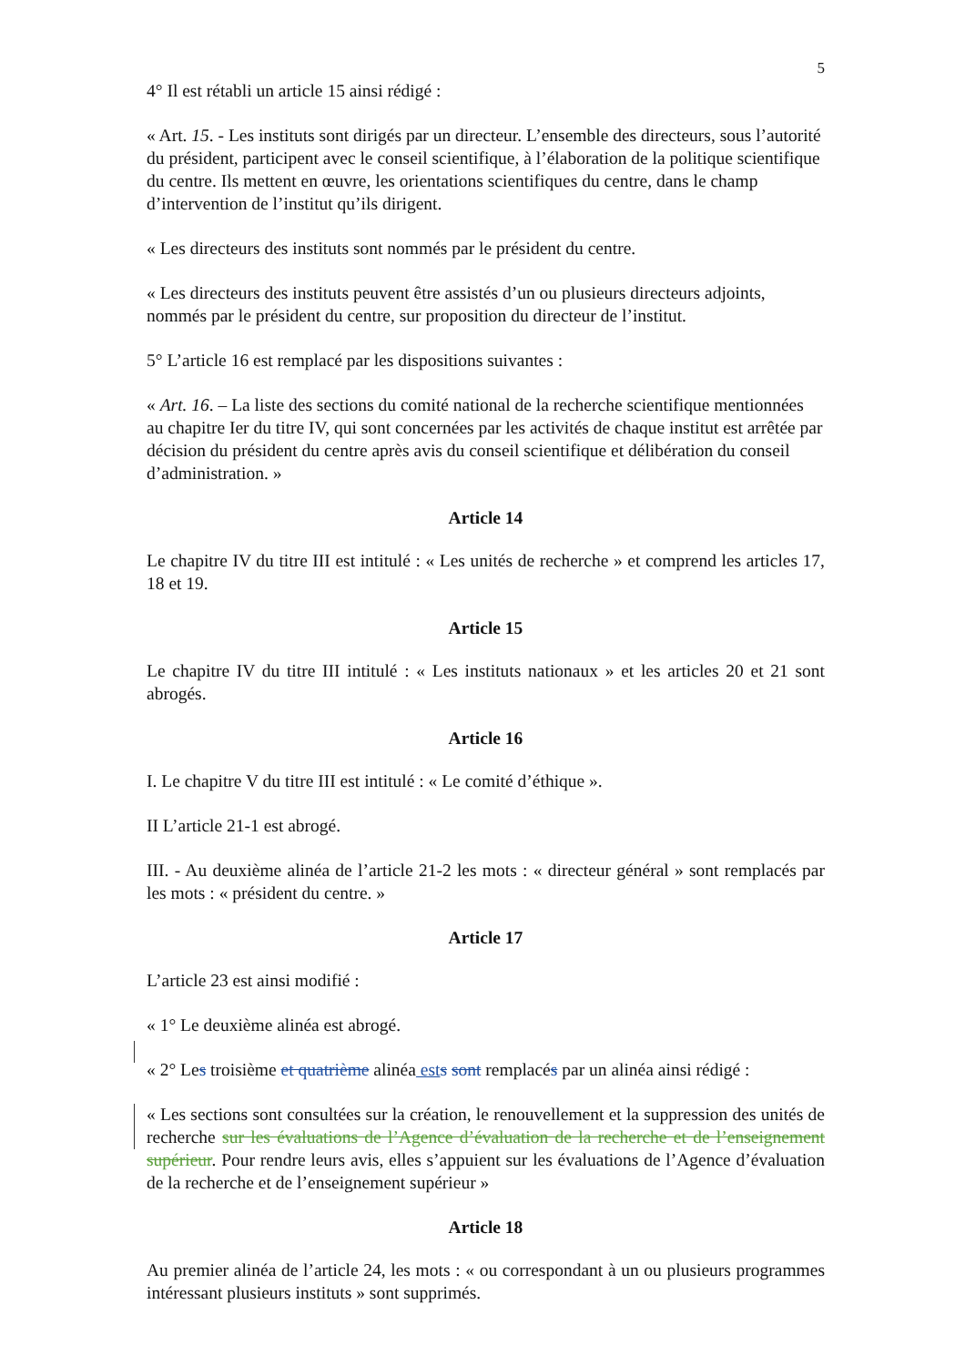5
4° Il est rétabli un article 15 ainsi rédigé :
« Art. 15. - Les instituts sont dirigés par un directeur. L’ensemble des directeurs, sous l’autorité du président, participent avec le conseil scientifique, à l’élaboration de la politique scientifique du centre. Ils mettent en œuvre, les orientations scientifiques du centre, dans le champ d’intervention de l’institut qu’ils dirigent.
« Les directeurs des instituts sont nommés par le président du centre.
« Les directeurs des instituts peuvent être assistés d’un ou plusieurs directeurs adjoints, nommés par le président du centre, sur proposition du directeur de l’institut.
5° L’article 16 est remplacé par les dispositions suivantes :
« Art. 16. – La liste des sections du comité national de la recherche scientifique mentionnées au chapitre Ier du titre IV, qui sont concernées par les activités de chaque institut est arrêtée par décision du président du centre après avis du conseil scientifique et délibération du conseil d’administration. »
Article 14
Le chapitre IV du titre III est intitulé : « Les unités de recherche » et comprend les articles 17, 18 et 19.
Article 15
Le chapitre IV du titre III intitulé : « Les instituts nationaux » et les articles 20 et 21 sont abrogés.
Article 16
I. Le chapitre V du titre III est intitulé : « Le comité d’éthique ».
II L’article 21-1 est abrogé.
III. - Au deuxième alinéa de l’article 21-2 les mots : « directeur général » sont remplacés par les mots : « président du centre. »
Article 17
L’article 23 est ainsi modifié :
« 1° Le deuxième alinéa est abrogé.
« 2° Les troisième et quatrième alinéa est s sont remplacés par un alinéa ainsi rédigé :
« Les sections sont consultées sur la création, le renouvellement et la suppression des unités de recherche sur les évaluations de l’Agence d’évaluation de la recherche et de l’enseignement supérieur. Pour rendre leurs avis, elles s’appuient sur les évaluations de l’Agence d’évaluation de la recherche et de l’enseignement supérieur »
Article 18
Au premier alinéa de l’article 24, les mots : « ou correspondant à un ou plusieurs programmes intéressant plusieurs instituts » sont supprimés.